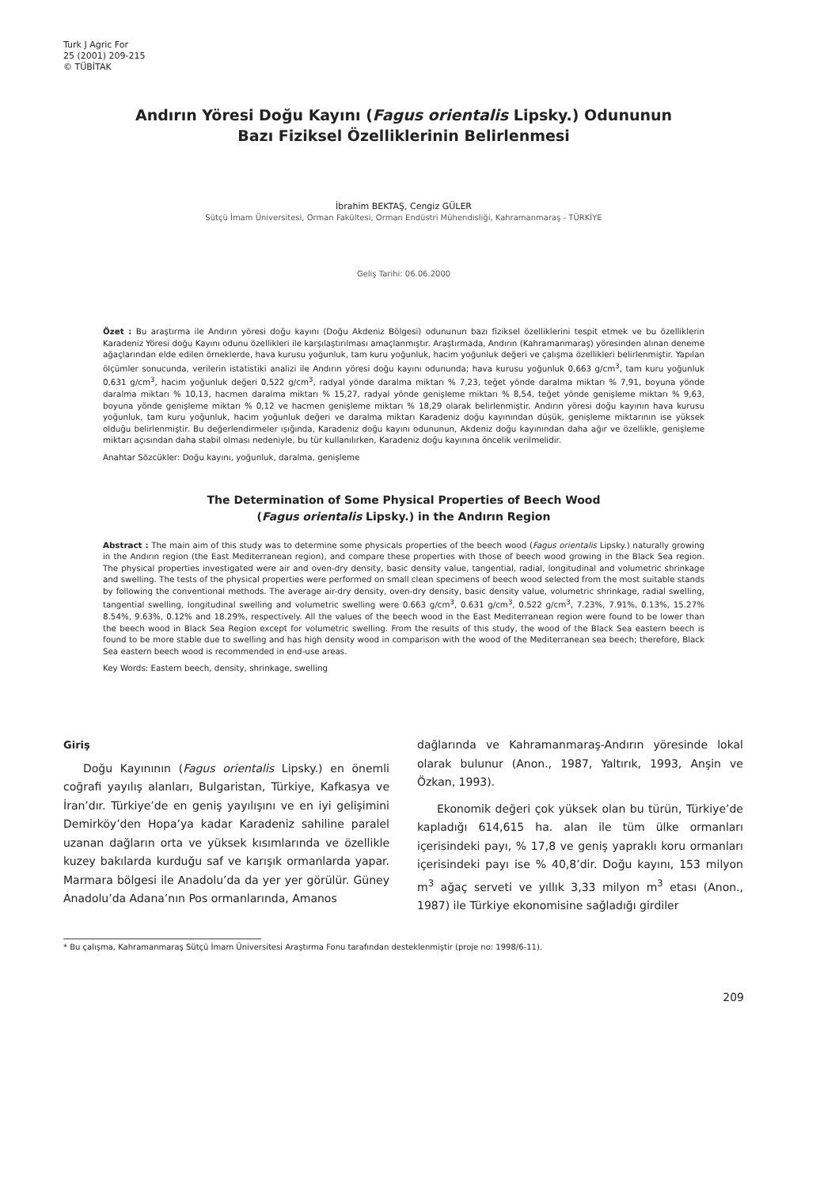Turk J Agric For
25 (2001) 209-215
© TÜBİTAK
Andırın Yöresi Doğu Kayını (Fagus orientalis Lipsky.) Odununun
Bazı Fiziksel Özelliklerinin Belirlenmesi
İbrahim BEKTAŞ, Cengiz GÜLER
Sütçü İmam Üniversitesi, Orman Fakültesi, Orman Endüstri Mühendisliği, Kahramanmaraş - TÜRKİYE
Geliş Tarihi: 06.06.2000
Özet : Bu araştırma ile Andırın yöresi doğu kayını (Doğu Akdeniz Bölgesi) odununun bazı fiziksel özelliklerini tespit etmek ve bu özelliklerin Karadeniz Yöresi doğu Kayını odunu özellikleri ile karşılaştırılması amaçlanmıştır. Araştırmada, Andırın (Kahramanmaraş) yöresinden alınan deneme ağaçlarından elde edilen örneklerde, hava kurusu yoğunluk, tam kuru yoğunluk, hacim yoğunluk değeri ve çalışma özellikleri belirlenmiştir. Yapılan ölçümler sonucunda, verilerin istatistiki analizi ile Andırın yöresi doğu kayını odununda; hava kurusu yoğunluk 0,663 g/cm<sup>3</sup>, tam kuru yoğunluk 0,631 g/cm<sup>3</sup>, hacim yoğunluk değeri 0,522 g/cm<sup>3</sup>, radyal yönde daralma miktarı % 7,23, teğet yönde daralma miktarı % 7,91, boyuna yönde daralma miktarı % 10,13, hacmen daralma miktarı % 15,27, radyal yönde genişleme miktarı % 8,54, teğet yönde genişleme miktarı % 9,63, boyuna yönde genişleme miktarı % 0,12 ve hacmen genişleme miktarı % 18,29 olarak belirlenmiştir. Andırın yöresi doğu kayının hava kurusu yoğunluk, tam kuru yoğunluk, hacim yoğunluk değeri ve daralma miktarı Karadeniz doğu kayınından düşük, genişleme miktarının ise yüksek olduğu belirlenmiştir. Bu değerlendirmeler ışığında, Karadeniz doğu kayını odununun, Akdeniz doğu kayınından daha ağır ve özellikle, genişleme miktarı açısından daha stabil olması nedeniyle, bu tür kullanılırken, Karadeniz doğu kayınına öncelik verilmelidir.
Anahtar Sözcükler: Doğu kayını, yoğunluk, daralma, genişleme
The Determination of Some Physical Properties of Beech Wood
(Fagus orientalis Lipsky.) in the Andırın Region
Abstract : The main aim of this study was to determine some physicals properties of the beech wood (Fagus orientalis Lipsky.) naturally growing in the Andırın region (the East Mediterranean region), and compare these properties with those of beech wood growing in the Black Sea region. The physical properties investigated were air and oven-dry density, basic density value, tangential, radial, longitudinal and volumetric shrinkage and swelling. The tests of the physical properties were performed on small clean specimens of beech wood selected from the most suitable stands by following the conventional methods. The average air-dry density, oven-dry density, basic density value, volumetric shrinkage, radial swelling, tangential swelling, longitudinal swelling and volumetric swelling were 0.663 g/cm<sup>3</sup>, 0.631 g/cm<sup>3</sup>, 0.522 g/cm<sup>3</sup>, 7.23%, 7.91%, 0.13%, 15.27% 8.54%, 9.63%, 0.12% and 18.29%, respectively. All the values of the beech wood in the East Mediterranean region were found to be lower than the beech wood in Black Sea Region except for volumetric swelling. From the results of this study, the wood of the Black Sea eastern beech is found to be more stable due to swelling and has high density wood in comparison with the wood of the Mediterranean sea beech; therefore, Black Sea eastern beech wood is recommended in end-use areas.
Key Words: Eastern beech, density, shrinkage, swelling
Giriş
Doğu Kayınının (Fagus orientalis Lipsky.) en önemli coğrafi yayılış alanları, Bulgaristan, Türkiye, Kafkasya ve İran’dır. Türkiye’de en geniş yayılışını ve en iyi gelişimini Demirköy’den Hopa’ya kadar Karadeniz sahiline paralel uzanan dağların orta ve yüksek kısımlarında ve özellikle kuzey bakılarda kurduğu saf ve karışık ormanlarda yapar. Marmara bölgesi ile Anadolu’da da yer yer görülür. Güney Anadolu’da Adana’nın Pos ormanlarında, Amanos
dağlarında ve Kahramanmaraş-Andırın yöresinde lokal olarak bulunur (Anon., 1987, Yaltırık, 1993, Anşin ve Özkan, 1993).
Ekonomik değeri çok yüksek olan bu türün, Türkiye’de kapladığı 614,615 ha. alan ile tüm ülke ormanları içerisindeki payı, % 17,8 ve geniş yapraklı koru ormanları içerisindeki payı ise % 40,8’dir. Doğu kayını, 153 milyon m<sup>3</sup> ağaç serveti ve yıllık 3,33 milyon m<sup>3</sup> etası (Anon., 1987) ile Türkiye ekonomisine sağladığı girdiler
* Bu çalışma, Kahramanmaraş Sütçü İmam Üniversitesi Araştırma Fonu tarafından desteklenmiştir (proje no: 1998/6-11).
209